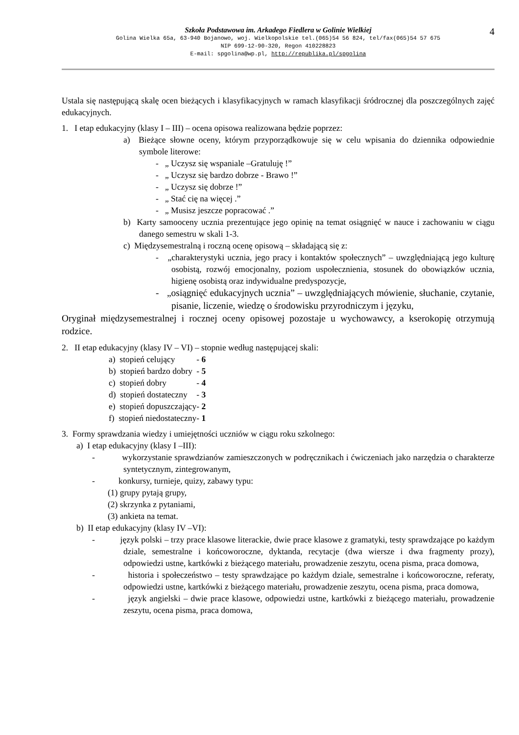4
Szkoła Podstawowa im. Arkadego Fiedlera w Golinie Wielkiej
Golina Wielka 65a, 63-940 Bojanowo, woj. Wielkopolskie tel.(065)54 56 824, tel/fax(065)54 57 675
NIP 699-12-90-320, Regon 410228823
E-mail: spgolina@wp.pl, http://republika.pl/spgolina
Ustala się następującą skalę ocen bieżących i klasyfikacyjnych w ramach klasyfikacji śródrocznej dla poszczególnych zajęć edukacyjnych.
1. I etap edukacyjny (klasy I – III) – ocena opisowa realizowana będzie poprzez:
a) Bieżące słowne oceny, którym przyporządkowuje się w celu wpisania do dziennika odpowiednie symbole literowe:
- „ Uczysz się wspaniale –Gratuluję !”
- „ Uczysz się bardzo dobrze - Brawo !”
- „ Uczysz się dobrze !”
- „ Stać cię na więcej .”
- „ Musisz jeszcze popracować .”
b) Karty samooceny ucznia prezentujące jego opinię na temat osiągnięć w nauce i zachowaniu w ciągu danego semestru w skali 1-3.
c) Międzysemestralną i roczną ocenę opisową – składającą się z:
- „charakterystyki ucznia, jego pracy i kontaktów społecznych” – uwzględniającą jego kulturę osobistą, rozwój emocjonalny, poziom uspołecznienia, stosunek do obowiązków ucznia, higienę osobistą oraz indywidualne predyspozycje,
- „osiągnięć edukacyjnych ucznia” – uwzględniających mówienie, słuchanie, czytanie, pisanie, liczenie, wiedzę o środowisku przyrodniczym i języku,
Oryginał międzysemestralnej i rocznej oceny opisowej pozostaje u wychowawcy, a kserokopię otrzymują rodzice.
2. II etap edukacyjny (klasy IV – VI) – stopnie według następującej skali:
| a) stopień celujący | - 6 |
| b) stopień bardzo dobry | - 5 |
| c) stopień dobry | - 4 |
| d) stopień dostateczny | - 3 |
| e) stopień dopuszczający | - 2 |
| f) stopień niedostateczny | - 1 |
3. Formy sprawdzania wiedzy i umiejętności uczniów w ciągu roku szkolnego:
a) I etap edukacyjny (klasy I –III):
- wykorzystanie sprawdzianów zamieszczonych w podręcznikach i ćwiczeniach jako narzędzia o charakterze syntetycznym, zintegrowanym,
- konkursy, turnieje, quizy, zabawy typu:
(1) grupy pytają grupy,
(2) skrzynka z pytaniami,
(3) ankieta na temat.
b) II etap edukacyjny (klasy IV –VI):
- język polski – trzy prace klasowe literackie, dwie prace klasowe z gramatyki, testy sprawdzające po każdym dziale, semestralne i końcoworoczne, dyktanda, recytacje (dwa wiersze i dwa fragmenty prozy), odpowiedzi ustne, kartkówki z bieżącego materiału, prowadzenie zeszytu, ocena pisma, praca domowa,
- historia i społeczeństwo – testy sprawdzające po każdym dziale, semestralne i końcoworoczne, referaty, odpowiedzi ustne, kartkówki z bieżącego materiału, prowadzenie zeszytu, ocena pisma, praca domowa,
- język angielski – dwie prace klasowe, odpowiedzi ustne, kartkówki z bieżącego materiału, prowadzenie zeszytu, ocena pisma, praca domowa,